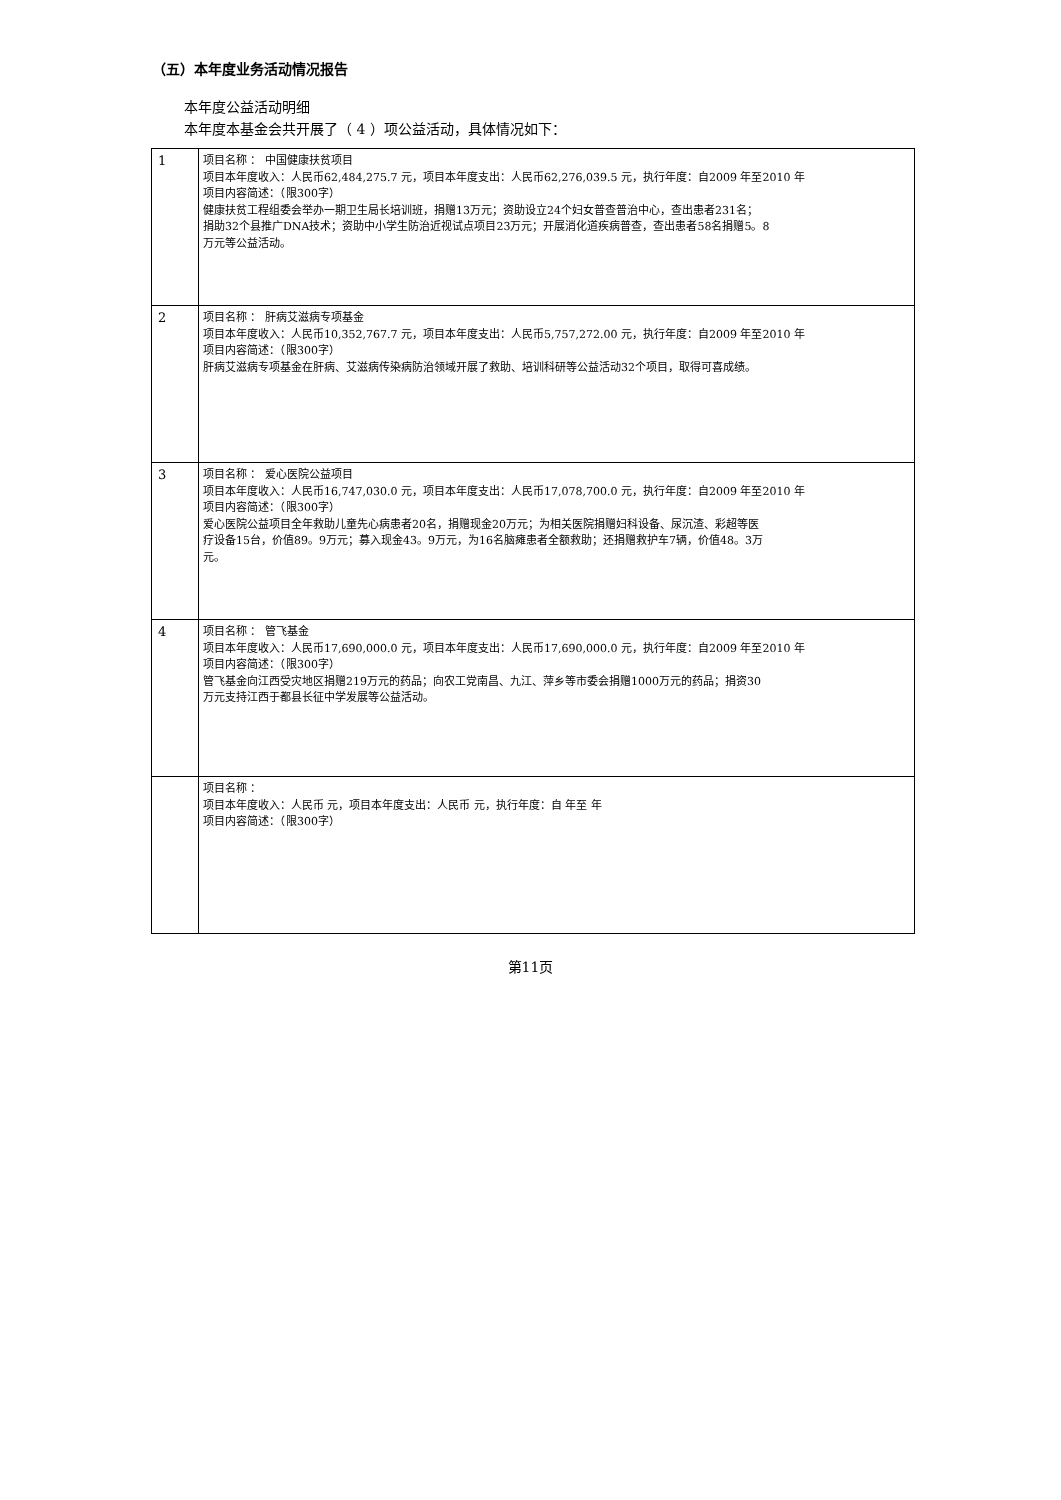（五）本年度业务活动情况报告
本年度公益活动明细
本年度本基金会共开展了（ 4 ）项公益活动，具体情况如下：
| 1 | 项目名称 ： 中国健康扶贫项目 项目本年度收入：人民币62,484,275.7 元，项目本年度支出：人民币62,276,039.5 元，执行年度：自2009 年至2010 年 项目内容简述：（限300字） 健康扶贫工程组委会举办一期卫生局长培训班，捐赠13万元；资助设立24个妇女普查普治中心，查出患者231名； 捐助32个县推广DNA技术；资助中小学生防治近视试点项目23万元；开展消化道疾病普查，查出患者58名捐赠5。8 万元等公益活动。 |
| 2 | 项目名称 ： 肝病艾滋病专项基金 项目本年度收入：人民币10,352,767.7 元，项目本年度支出：人民币5,757,272.00 元，执行年度：自2009 年至2010 年 项目内容简述：（限300字） 肝病艾滋病专项基金在肝病、艾滋病传染病防治领域开展了救助、培训科研等公益活动32个项目，取得可喜成绩。 |
| 3 | 项目名称 ： 爱心医院公益项目 项目本年度收入：人民币16,747,030.0 元，项目本年度支出：人民币17,078,700.0 元，执行年度：自2009 年至2010 年 项目内容简述：（限300字） 爱心医院公益项目全年救助儿童先心病患者20名，捐赠现金20万元；为相关医院捐赠妇科设备、尿沉渣、彩超等医 疗设备15台，价值89。9万元；募入现金43。9万元，为16名脑瘫患者全额救助；还捐赠救护车7辆，价值48。3万 元。 |
| 4 | 项目名称 ： 管飞基金 项目本年度收入：人民币17,690,000.0 元，项目本年度支出：人民币17,690,000.0 元，执行年度：自2009 年至2010 年 项目内容简述：（限300字） 管飞基金向江西受灾地区捐赠219万元的药品；向农工党南昌、九江、萍乡等市委会捐赠1000万元的药品；捐资30 万元支持江西于都县长征中学发展等公益活动。 |
| | 项目名称 ： 项目本年度收入：人民币 元，项目本年度支出：人民币 元，执行年度：自 年至 年 项目内容简述：（限300字） |
第11页